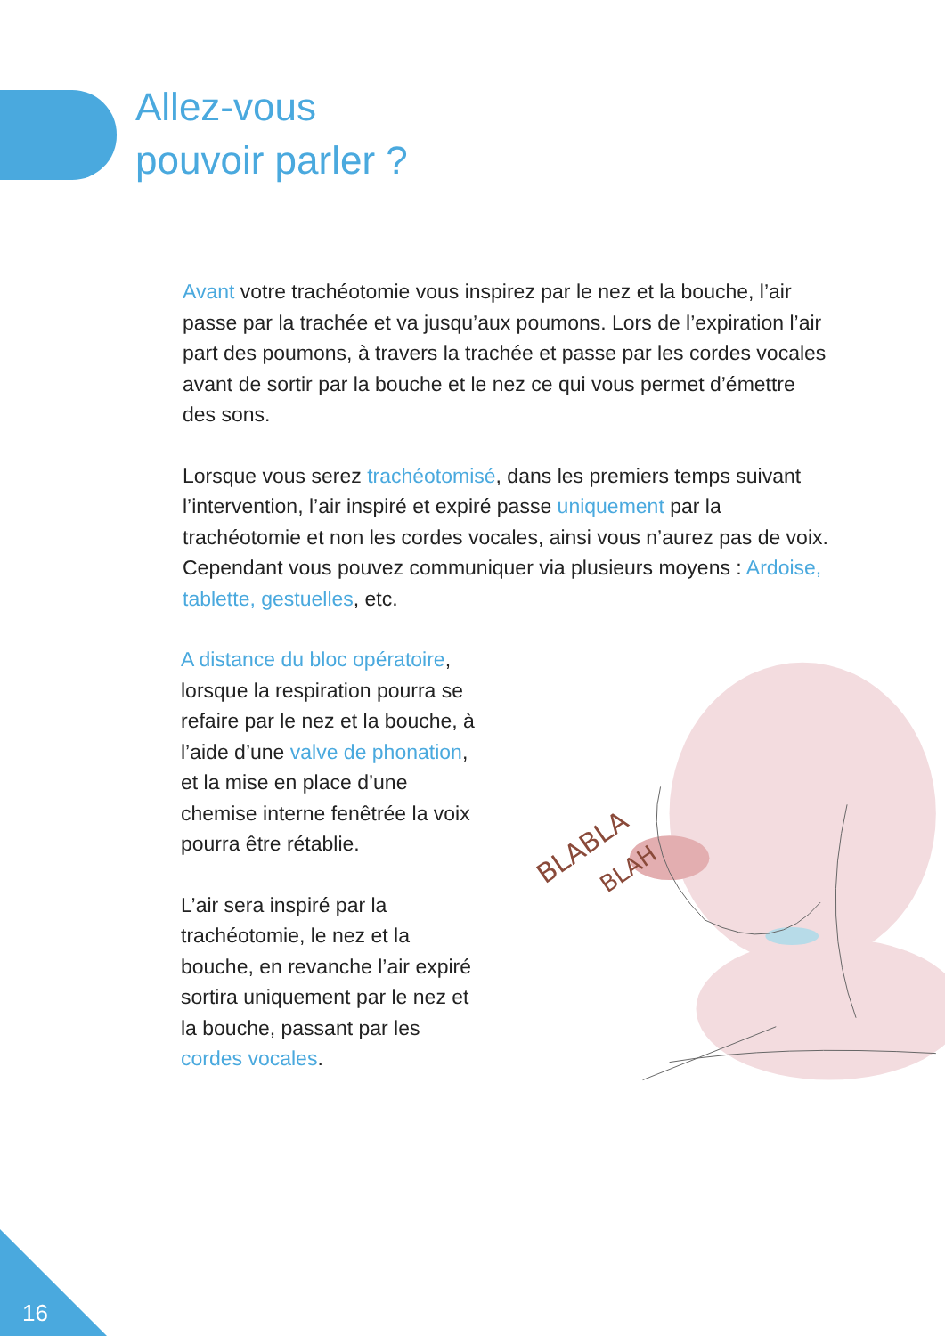Allez-vous
pouvoir parler ?
Avant votre trachéotomie vous inspirez par le nez et la bouche, l’air passe par la trachée et va jusqu’aux poumons. Lors de l’expiration l’air part des poumons, à travers la trachée et passe par les cordes vocales avant de sortir par la bouche et le nez ce qui vous permet d’émettre des sons.
Lorsque vous serez trachéotomisé, dans les premiers temps suivant l’intervention, l’air inspiré et expiré passe uniquement par la trachéotomie et non les cordes vocales, ainsi vous n’aurez pas de voix. Cependant vous pouvez communiquer via plusieurs moyens : Ardoise, tablette, gestuelles, etc.
A distance du bloc opératoire, lorsque la respiration pourra se refaire par le nez et la bouche, à l’aide d’une valve de phonation, et la mise en place d’une chemise interne fenêtrée la voix pourra être rétablie.
L’air sera inspiré par la trachéotomie, le nez et la bouche, en revanche l’air expiré sortira uniquement par le nez et la bouche, passant par les cordes vocales.
BLABLA
BLAH
16